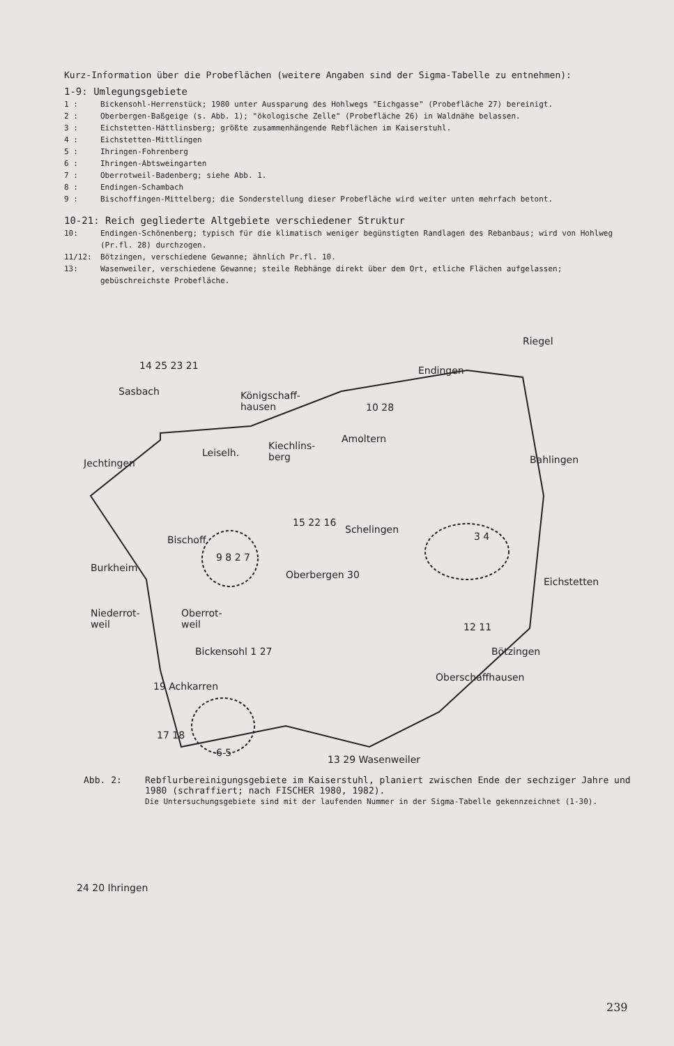Kurz-Information über die Probeflächen (weitere Angaben sind der Sigma-Tabelle zu entnehmen):
1-9: Umlegungsgebiete
1 : Bickensohl-Herrenstück; 1980 unter Aussparung des Hohlwegs "Eichgasse" (Probefläche 27) bereinigt.
2 : Oberbergen-Baßgeige (s. Abb. 1); "ökologische Zelle" (Probefläche 26) in Waldnähe belassen.
3 : Eichstetten-Hättlinsberg; größte zusammenhängende Rebflächen im Kaiserstuhl.
4 : Eichstetten-Mittlingen
5 : Ihringen-Fohrenberg
6 : Ihringen-Abtsweingarten
7 : Oberrotweil-Badenberg; siehe Abb. 1.
8 : Endingen-Schambach
9 : Bischoffingen-Mittelberg; die Sonderstellung dieser Probefläche wird weiter unten mehrfach betont.
10-21: Reich gegliederte Altgebiete verschiedener Struktur
10: Endingen-Schönenberg; typisch für die klimatisch weniger begünstigten Randlagen des Rebanbaus; wird von Hohlweg (Pr.fl. 28) durchzogen.
11/12: Bötzingen, verschiedene Gewanne; ähnlich Pr.fl. 10.
13: Wasenweiler, verschiedene Gewanne; steile Rebhänge direkt über dem Ort, etliche Flächen aufgelassen; gebüschreichste Probefläche.
Riegel
14 25 23 21
Sasbach
Endingen
Königschaff-
hausen
10 28
Amoltern
Kiechlins-
berg
Leiselh.
Jechtingen Bahlingen
15 22 16
Schelingen
Bischoff.
9 8 2 7
3 4
Burkheim
Oberbergen 30
Eichstetten
Niederrot-
weil
Oberrot-
weil
12 11
Bickensohl 1 27 Bötzingen
Oberschaffhausen
19 Achkarren
17 18
13 29 Wasenweiler
6 5
24 20 Ihringen
Abb. 2: Rebflurbereinigungsgebiete im Kaiserstuhl, planiert zwischen Ende der sechziger Jahre und 1980 (schraffiert; nach FISCHER 1980, 1982).
Die Untersuchungsgebiete sind mit der laufenden Nummer in der Sigma-Tabelle gekennzeichnet (1-30).
239